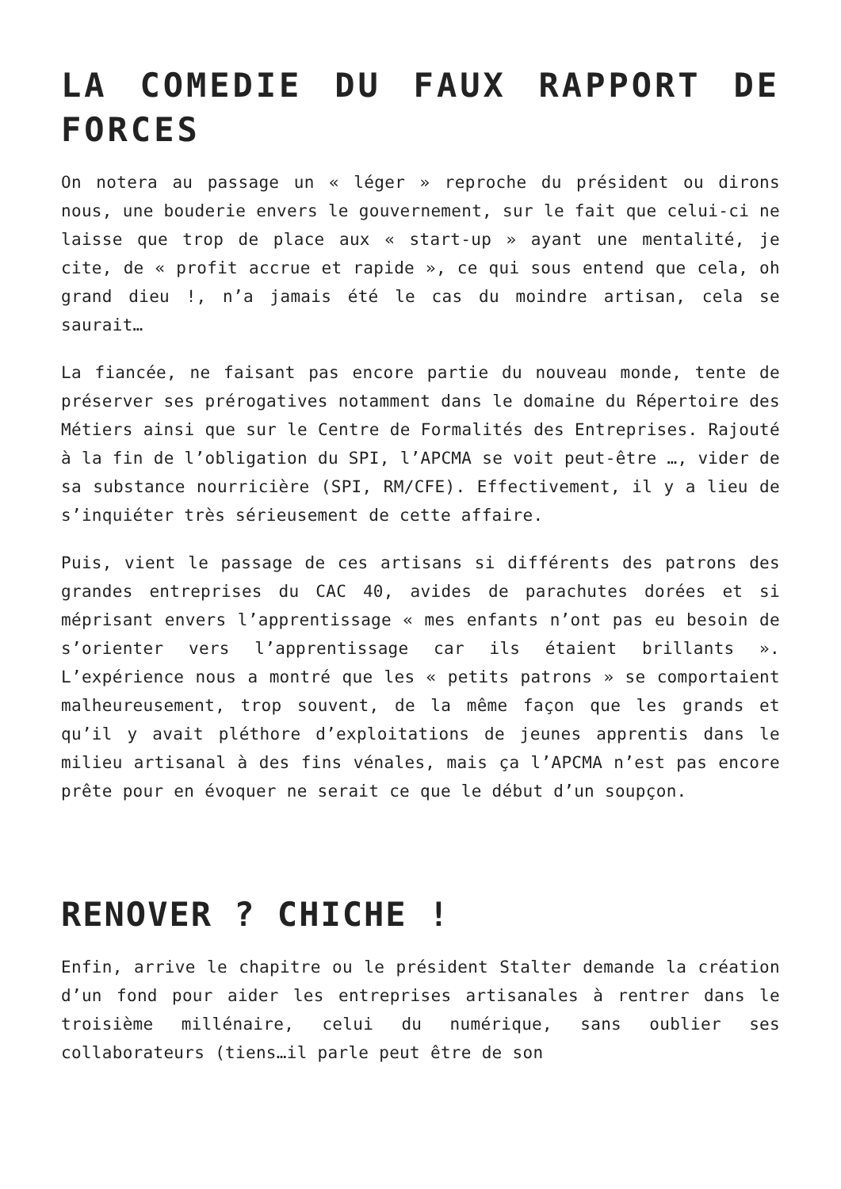LA COMEDIE DU FAUX RAPPORT DE FORCES
On notera au passage un « léger » reproche du président ou dirons nous, une bouderie envers le gouvernement, sur le fait que celui-ci ne laisse que trop de place aux « start-up » ayant une mentalité, je cite, de « profit accrue et rapide », ce qui sous entend que cela, oh grand dieu !, n’a jamais été le cas du moindre artisan, cela se saurait…
La fiancée, ne faisant pas encore partie du nouveau monde, tente de préserver ses prérogatives notamment dans le domaine du Répertoire des Métiers ainsi que sur le Centre de Formalités des Entreprises. Rajouté à la fin de l’obligation du SPI, l’APCMA se voit peut-être …, vider de sa substance nourricière (SPI, RM/CFE). Effectivement, il y a lieu de s’inquiéter très sérieusement de cette affaire.
Puis, vient le passage de ces artisans si différents des patrons des grandes entreprises du CAC 40, avides de parachutes dorées et si méprisant envers l’apprentissage « mes enfants n’ont pas eu besoin de s’orienter vers l’apprentissage car ils étaient brillants ». L’expérience nous a montré que les « petits patrons » se comportaient malheureusement, trop souvent, de la même façon que les grands et qu’il y avait pléthore d’exploitations de jeunes apprentis dans le milieu artisanal à des fins vénales, mais ça l’APCMA n’est pas encore prête pour en évoquer ne serait ce que le début d’un soupçon.
RENOVER ? CHICHE !
Enfin, arrive le chapitre ou le président Stalter demande la création d’un fond pour aider les entreprises artisanales à rentrer dans le troisième millénaire, celui du numérique, sans oublier ses collaborateurs (tiens…il parle peut être de son